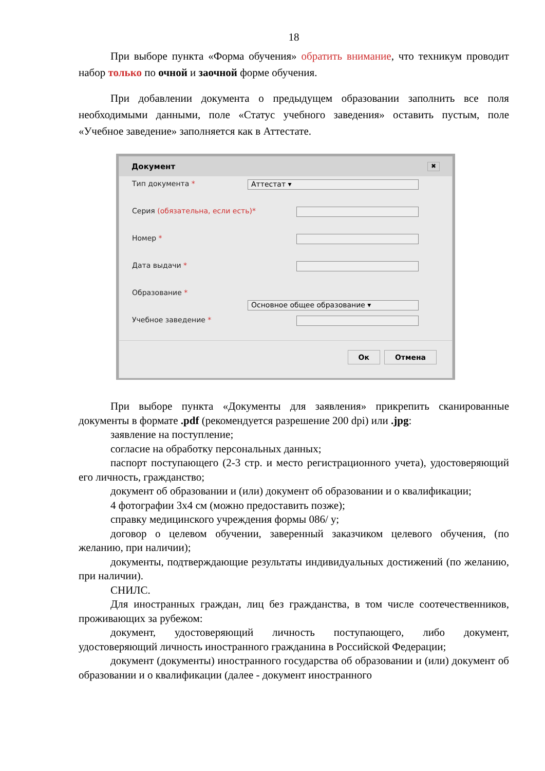18
При выборе пункта «Форма обучения» обратить внимание, что техникум проводит набор только по очной и заочной форме обучения.
При добавлении документа о предыдущем образовании заполнить все поля необходимыми данными, поле «Статус учебного заведения» оставить пустым, поле «Учебное заведение» заполняется как в Аттестате.
Документ ✖
Тип документа * Аттестат ▾
Серия (обязательна, если есть)*
Номер *
Дата выдачи *
Образование *
Основное общее образование ▾
Учебное заведение *
Ок Отмена
При выборе пункта «Документы для заявления» прикрепить сканированные документы в формате .pdf (рекомендуется разрешение 200 dpi) или .jpg:
заявление на поступление;
согласие на обработку персональных данных;
паспорт поступающего (2-3 стр. и место регистрационного учета), удостоверяющий его личность, гражданство;
документ об образовании и (или) документ об образовании и о квалификации;
4 фотографии 3х4 см (можно предоставить позже);
справку медицинского учреждения формы 086/ у;
договор о целевом обучении, заверенный заказчиком целевого обучения, (по желанию, при наличии);
документы, подтверждающие результаты индивидуальных достижений (по желанию, при наличии).
СНИЛС.
Для иностранных граждан, лиц без гражданства, в том числе соотечественников, проживающих за рубежом:
документ, удостоверяющий личность поступающего, либо документ, удостоверяющий личность иностранного гражданина в Российской Федерации;
документ (документы) иностранного государства об образовании и (или) документ об образовании и о квалификации (далее - документ иностранного